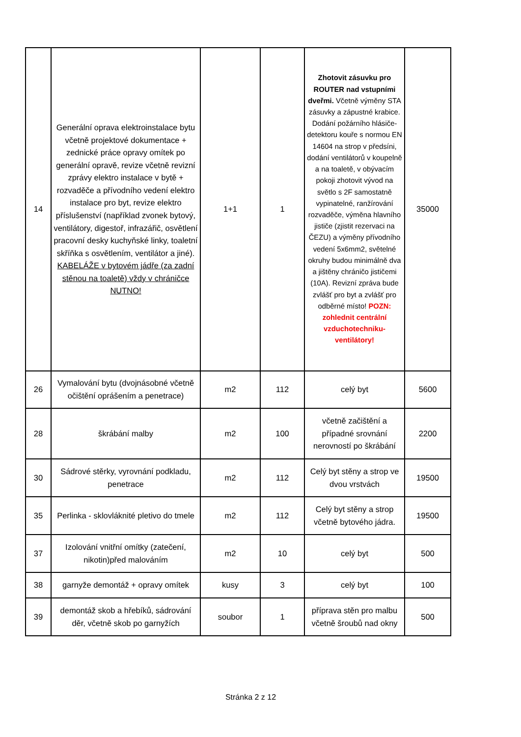| 14 | Generální oprava elektroinstalace bytu včetně projektové dokumentace + zednické práce opravy omítek po generální opravě, revize včetně revizní zprávy elektro instalace v bytě + rozvaděče a přívodního vedení elektro instalace pro byt, revize elektro příslušenství (například zvonek bytový, ventilátory, digestoř, infrazářič, osvětlení pracovní desky kuchyňské linky, toaletní skříňka s osvětlením, ventilátor a jiné). KABELÁŽE v bytovém jádře (za zadní stěnou na toaletě) vždy v chráničce NUTNO! | 1+1 | 1 | Zhotovit zásuvku pro ROUTER nad vstupními dveřmi. Včetně výměny STA zásuvky a zápustné krabice. Dodání požárního hlásiče-detektoru kouře s normou EN 14604 na strop v předsíni, dodání ventilátorů v koupelně a na toaletě, v obývacím pokoji zhotovit vývod na světlo s 2F samostatně vypinatelné, ranžírování rozvaděče, výměna hlavního jističe (zjistit rezervaci na ČEZU) a výměny přívodního vedení 5x6mm2, světelné okruhy budou minimálně dva a jištěny chráničo jističemi (10A). Revizní zpráva bude zvlášť pro byt a zvlášť pro odběrné místo! POZN: zohlednit centrální vzduchotechniku-ventilátory! | 35000 |
| 26 | Vymalování bytu (dvojnásobné včetně očištění oprášením a penetrace) | m2 | 112 | celý byt | 5600 |
| 28 | škrábání malby | m2 | 100 | včetně začištění a případné srovnání nerovností po škrábání | 2200 |
| 30 | Sádrové stěrky, vyrovnání podkladu, penetrace | m2 | 112 | Celý byt stěny a strop ve dvou vrstvách | 19500 |
| 35 | Perlinka - sklovláknité pletivo do tmele | m2 | 112 | Celý byt stěny a strop včetně bytového jádra. | 19500 |
| 37 | Izolování vnitřní omítky (zatečení, nikotin)před malováním | m2 | 10 | celý byt | 500 |
| 38 | garnyže demontáž + opravy omítek | kusy | 3 | celý byt | 100 |
| 39 | demontáž skob a hřebíků, sádrování děr, včetně skob po garnyžích | soubor | 1 | příprava stěn pro malbu včetně šroubů nad okny | 500 |
Stránka 2 z 12